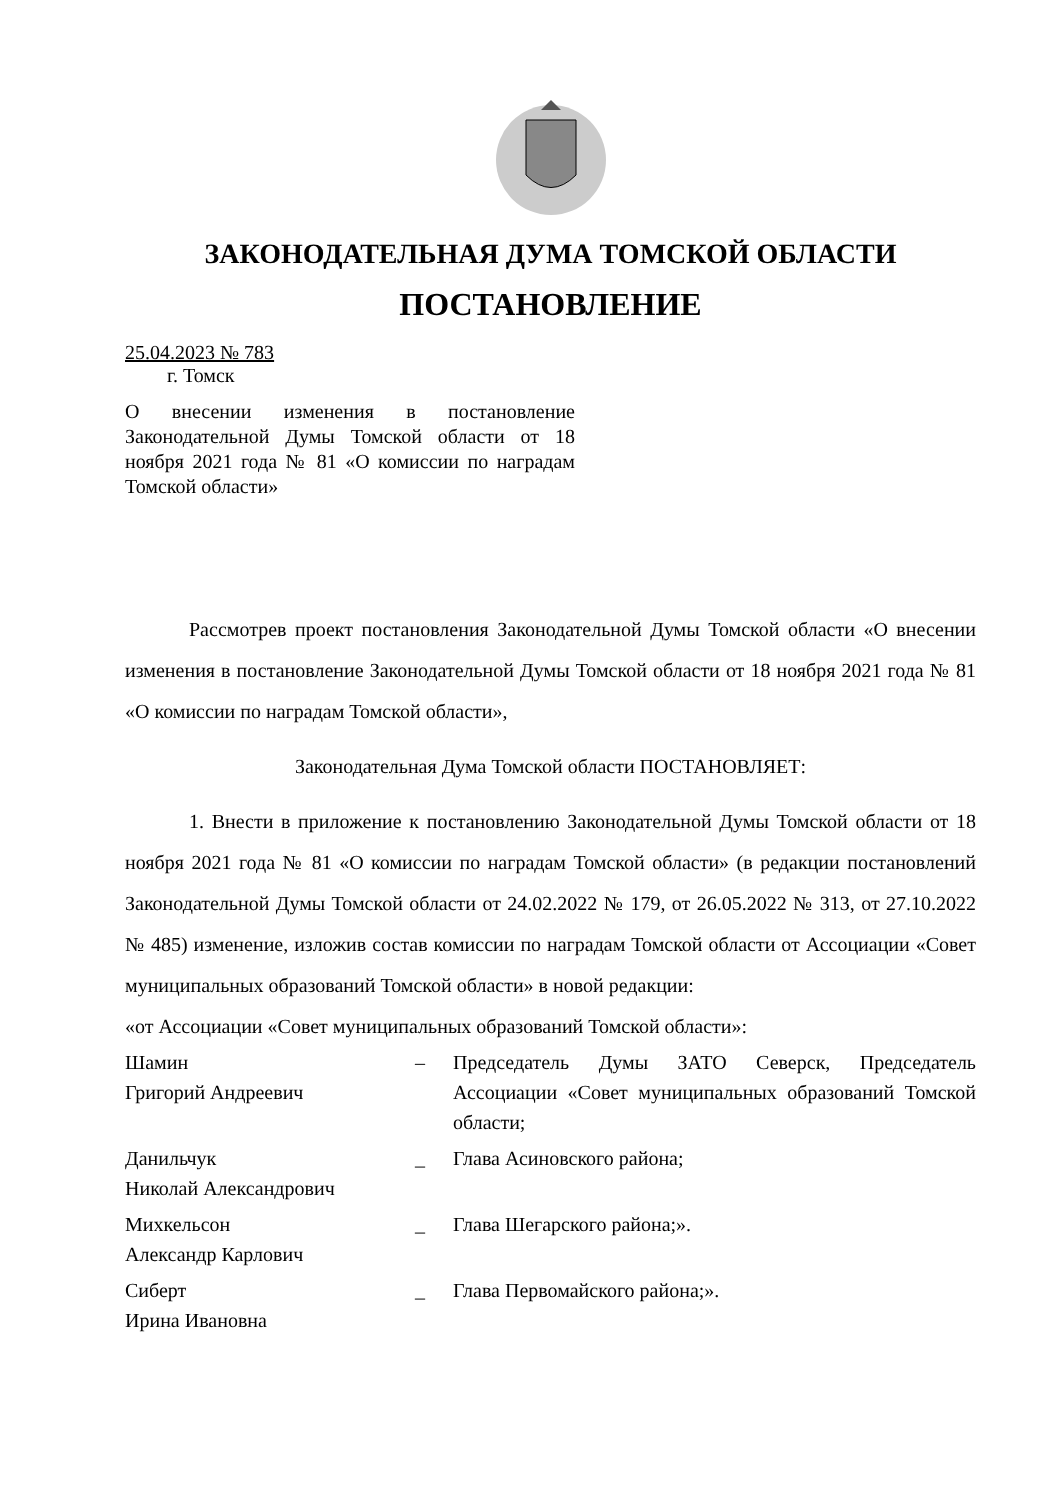ЗАКОНОДАТЕЛЬНАЯ ДУМА ТОМСКОЙ ОБЛАСТИ
ПОСТАНОВЛЕНИЕ
25.04.2023 № 783
г. Томск
О внесении изменения в постановление Законодательной Думы Томской области от 18 ноября 2021 года № 81 «О комиссии по наградам Томской области»
Рассмотрев проект постановления Законодательной Думы Томской области «О внесении изменения в постановление Законодательной Думы Томской области от 18 ноября 2021 года № 81 «О комиссии по наградам Томской области»,
Законодательная Дума Томской области ПОСТАНОВЛЯЕТ:
1. Внести в приложение к постановлению Законодательной Думы Томской области от 18 ноября 2021 года № 81 «О комиссии по наградам Томской области» (в редакции постановлений Законодательной Думы Томской области от 24.02.2022 № 179, от 26.05.2022 № 313, от 27.10.2022 № 485) изменение, изложив состав комиссии по наградам Томской области от Ассоциации «Совет муниципальных образований Томской области» в новой редакции:
«от Ассоциации «Совет муниципальных образований Томской области»:
Шамин
Григорий Андреевич
– Председатель Думы ЗАТО Северск, Председатель Ассоциации «Совет муниципальных образований Томской области;
Данильчук
Николай Александрович
_ Глава Асиновского района;
Михкельсон
Александр Карлович
_ Глава Шегарского района;».
Сиберт
Ирина Ивановна
_ Глава Первомайского района;».